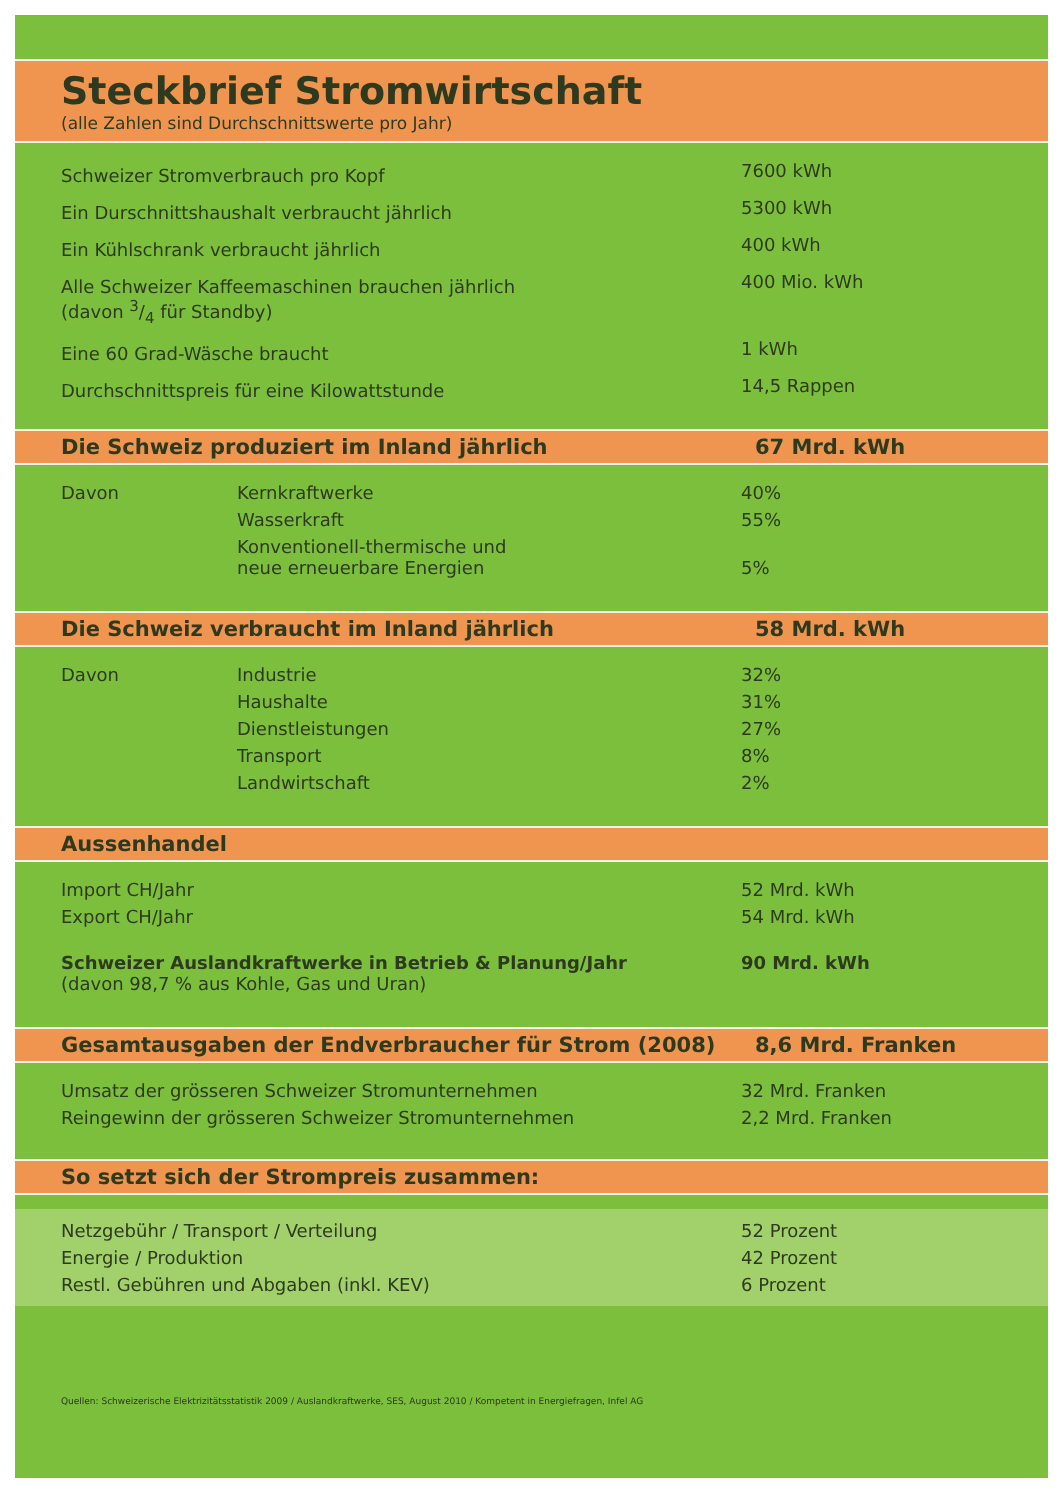Steckbrief Stromwirtschaft
(alle Zahlen sind Durchschnittswerte pro Jahr)
| Schweizer Stromverbrauch pro Kopf | 7600 kWh |
| Ein Durschnittshaushalt verbraucht jährlich | 5300 kWh |
| Ein Kühlschrank verbraucht jährlich | 400 kWh |
| Alle Schweizer Kaffeemaschinen brauchen jährlich (davon 3/4 für Standby) | 400 Mio. kWh |
| Eine 60 Grad-Wäsche braucht | 1 kWh |
| Durchschnittspreis für eine Kilowattstunde | 14,5 Rappen |
Die Schweiz produziert im Inland jährlich 67 Mrd. kWh
| Davon | Kernkraftwerke | 40% |
| | Wasserkraft | 55% |
| | Konventionell-thermische und neue erneuerbare Energien | 5% |
Die Schweiz verbraucht im Inland jährlich 58 Mrd. kWh
| Davon | Industrie | 32% |
| | Haushalte | 31% |
| | Dienstleistungen | 27% |
| | Transport | 8% |
| | Landwirtschaft | 2% |
Aussenhandel
| Import CH/Jahr | 52 Mrd. kWh |
| Export CH/Jahr | 54 Mrd. kWh |
| Schweizer Auslandkraftwerke in Betrieb & Planung/Jahr (davon 98,7 % aus Kohle, Gas und Uran) | 90 Mrd. kWh |
Gesamtausgaben der Endverbraucher für Strom (2008) 8,6 Mrd. Franken
| Umsatz der grösseren Schweizer Stromunternehmen | 32 Mrd. Franken |
| Reingewinn der grösseren Schweizer Stromunternehmen | 2,2 Mrd. Franken |
So setzt sich der Strompreis zusammen:
| Netzgebühr / Transport / Verteilung | 52 Prozent |
| Energie / Produktion | 42 Prozent |
| Restl. Gebühren und Abgaben (inkl. KEV) | 6 Prozent |
Quellen: Schweizerische Elektrizitätsstatistik 2009 / Auslandkraftwerke, SES, August 2010 / Kompetent in Energiefragen, Infel AG